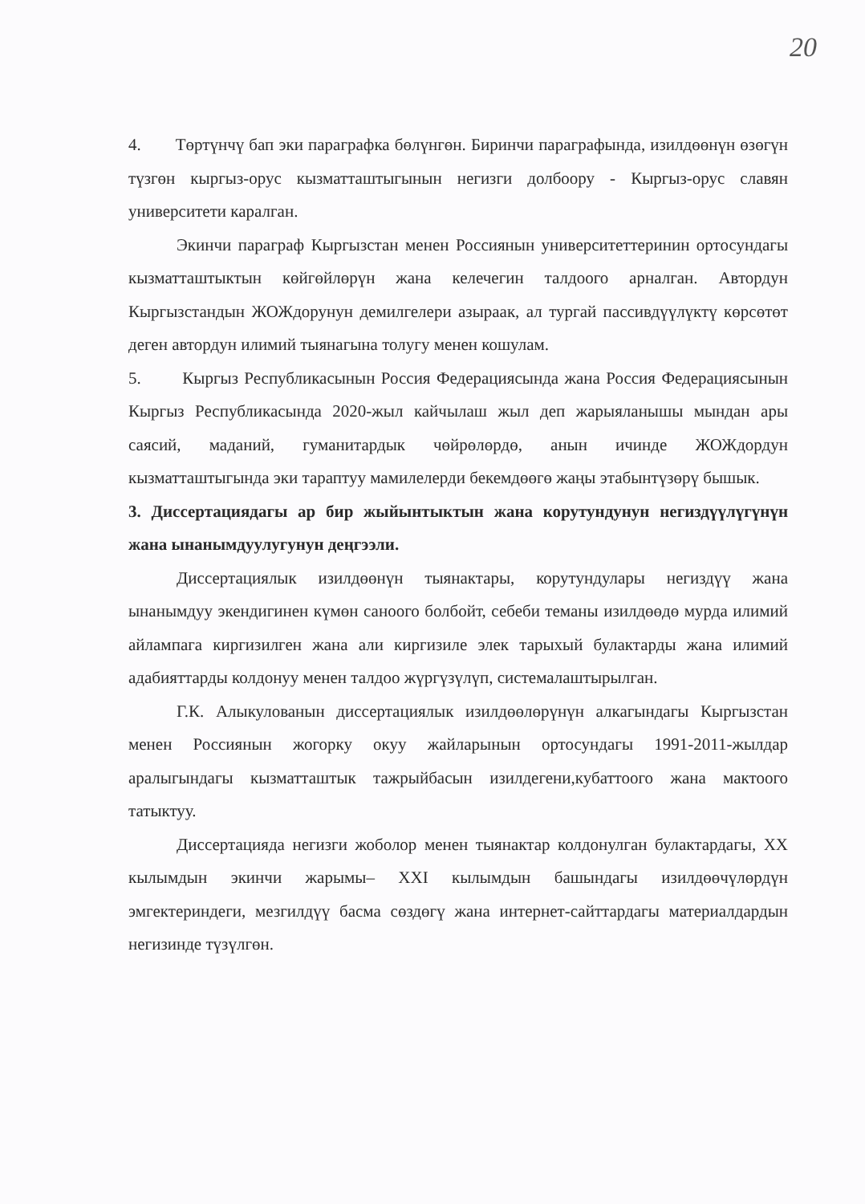20
4. Төртүнчү бап эки параграфка бөлүнгөн. Биринчи параграфында, изилдөөнүн өзөгүн түзгөн кыргыз-орус кызматташтыгынын негизги долбоору - Кыргыз-орус славян университети каралган.
Экинчи параграф Кыргызстан менен Россиянын университеттеринин ортосундагы кызматташтыктын көйгөйлөрүн жана келечегин талдоого арналган. Автордун Кыргызстандын ЖОЖдорунун демилгелери азыраак, ал тургай пассивдүүлүктү көрсөтөт деген автордун илимий тыянагына толугу менен кошулам.
5. Кыргыз Республикасынын Россия Федерациясында жана Россия Федерациясынын Кыргыз Республикасында 2020-жыл кайчылаш жыл деп жарыяланышы мындан ары саясий, маданий, гуманитардык чөйрөлөрдө, анын ичинде ЖОЖдордун кызматташтыгында эки тараптуу мамилелерди бекемдөөгө жаңы этабынтүзөрү бышык.
3. Диссертациядагы ар бир жыйынтыктын жана корутундунун негиздүүлүгүнүн жана ынанымдуулугунун деңгээли.
Диссертациялык изилдөөнүн тыянактары, корутундулары негиздүү жана ынанымдуу экендигинен күмөн саноого болбойт, себеби теманы изилдөөдө мурда илимий айлампага киргизилген жана али киргизиле элек тарыхый булактарды жана илимий адабияттарды колдонуу менен талдоо жүргүзүлүп, системалаштырылган.
Г.К. Алыкулованын диссертациялык изилдөөлөрүнүн алкагындагы Кыргызстан менен Россиянын жогорку окуу жайларынын ортосундагы 1991-2011-жылдар аралыгындагы кызматташтык тажрыйбасын изилдегени,кубаттоого жана мактоого татыктуу.
Диссертацияда негизги жоболор менен тыянактар колдонулган булактардагы, XX кылымдын экинчи жарымы– XXI кылымдын башындагы изилдөөчүлөрдүн эмгектериндеги, мезгилдүү басма сөздөгү жана интернет-сайттардагы материалдардын негизинде түзүлгөн.